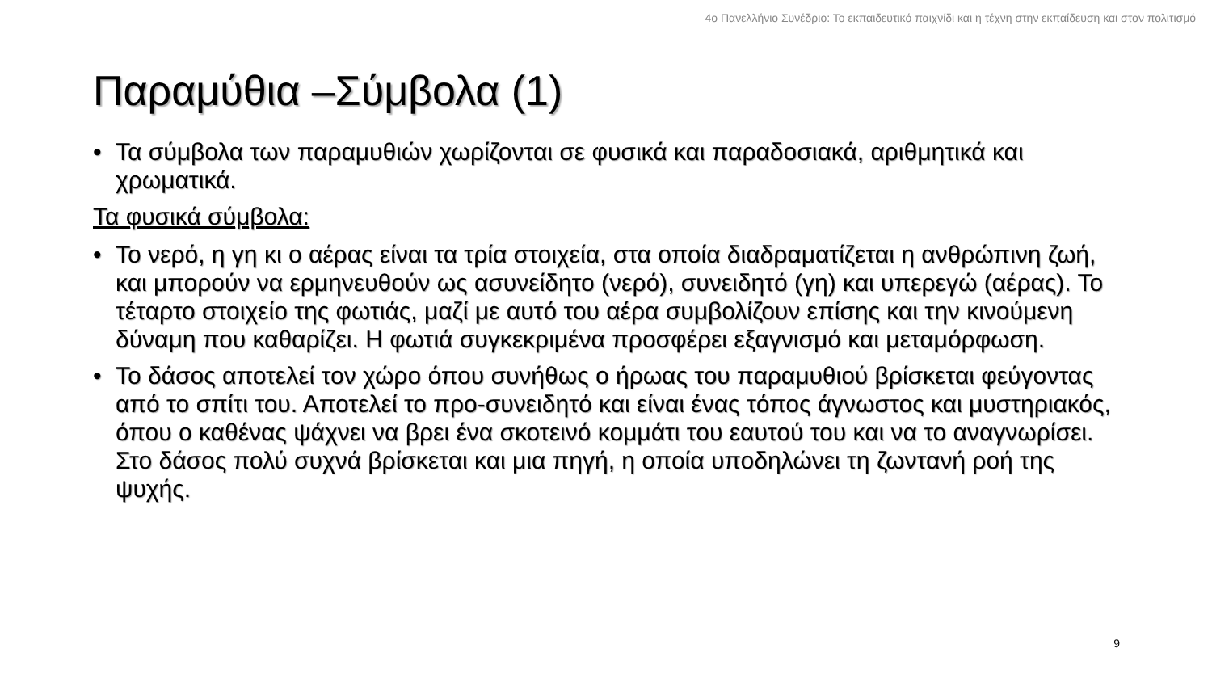4ο Πανελλήνιο Συνέδριο: Το εκπαιδευτικό παιχνίδι και η τέχνη στην εκπαίδευση και στον πολιτισμό
Παραμύθια –Σύμβολα (1)
• Τα σύμβολα των παραμυθιών χωρίζονται σε φυσικά και παραδοσιακά, αριθμητικά και χρωματικά.
Τα φυσικά σύμβολα:
• Το νερό, η γη κι ο αέρας είναι τα τρία στοιχεία, στα οποία διαδραματίζεται η ανθρώπινη ζωή, και μπορούν να ερμηνευθούν ως ασυνείδητο (νερό), συνειδητό (γη) και υπερεγώ (αέρας). Το τέταρτο στοιχείο της φωτιάς, μαζί με αυτό του αέρα συμβολίζουν επίσης και την κινούμενη δύναμη που καθαρίζει. Η φωτιά συγκεκριμένα προσφέρει εξαγνισμό και μεταμόρφωση.
• Το δάσος αποτελεί τον χώρο όπου συνήθως ο ήρωας του παραμυθιού βρίσκεται φεύγοντας από το σπίτι του. Αποτελεί το προ-συνειδητό και είναι ένας τόπος άγνωστος και μυστηριακός, όπου ο καθένας ψάχνει να βρει ένα σκοτεινό κομμάτι του εαυτού του και να το αναγνωρίσει. Στο δάσος πολύ συχνά βρίσκεται και μια πηγή, η οποία υποδηλώνει τη ζωντανή ροή της ψυχής.
9